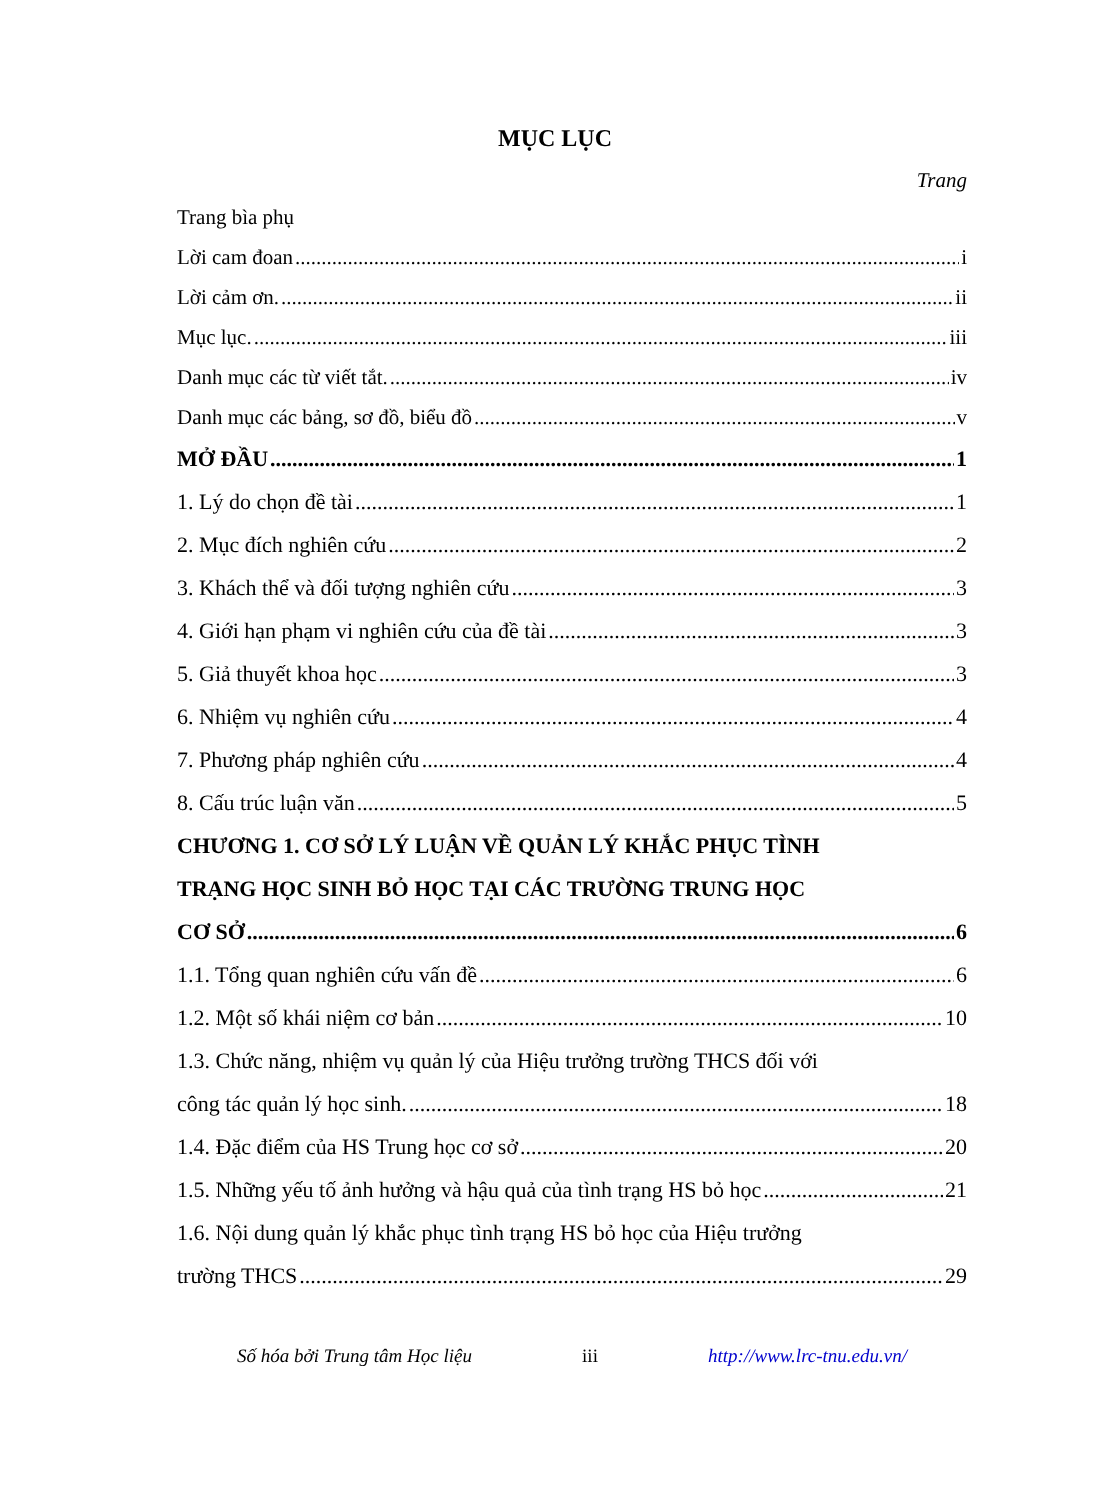MỤC LỤC
Trang
Trang bìa phụ
Lời cam đoan i
Lời cảm ơn. ii
Mục lục. iii
Danh mục các từ viết tắt. iv
Danh mục các bảng, sơ đồ, biểu đồ v
MỞ ĐẦU 1
1. Lý do chọn đề tài 1
2. Mục đích nghiên cứu 2
3. Khách thể và đối tượng nghiên cứu 3
4. Giới hạn phạm vi nghiên cứu của đề tài 3
5. Giả thuyết khoa học 3
6. Nhiệm vụ nghiên cứu 4
7. Phương pháp nghiên cứu 4
8. Cấu trúc luận văn 5
CHƯƠNG 1. CƠ SỞ LÝ LUẬN VỀ QUẢN LÝ KHẮC PHỤC TÌNH
TRẠNG HỌC SINH BỎ HỌC TẠI CÁC TRƯỜNG TRUNG HỌC
CƠ SỞ 6
1.1. Tổng quan nghiên cứu vấn đề 6
1.2. Một số khái niệm cơ bản 10
1.3. Chức năng, nhiệm vụ quản lý của Hiệu trưởng trường THCS đối với
công tác quản lý học sinh. 18
1.4. Đặc điểm của HS Trung học cơ sở 20
1.5. Những yếu tố ảnh hưởng và hậu quả của tình trạng HS bỏ học 21
1.6. Nội dung quản lý khắc phục tình trạng HS bỏ học của Hiệu trưởng
trường THCS 29
Số hóa bởi Trung tâm Học liệu iii http://www.lrc-tnu.edu.vn/